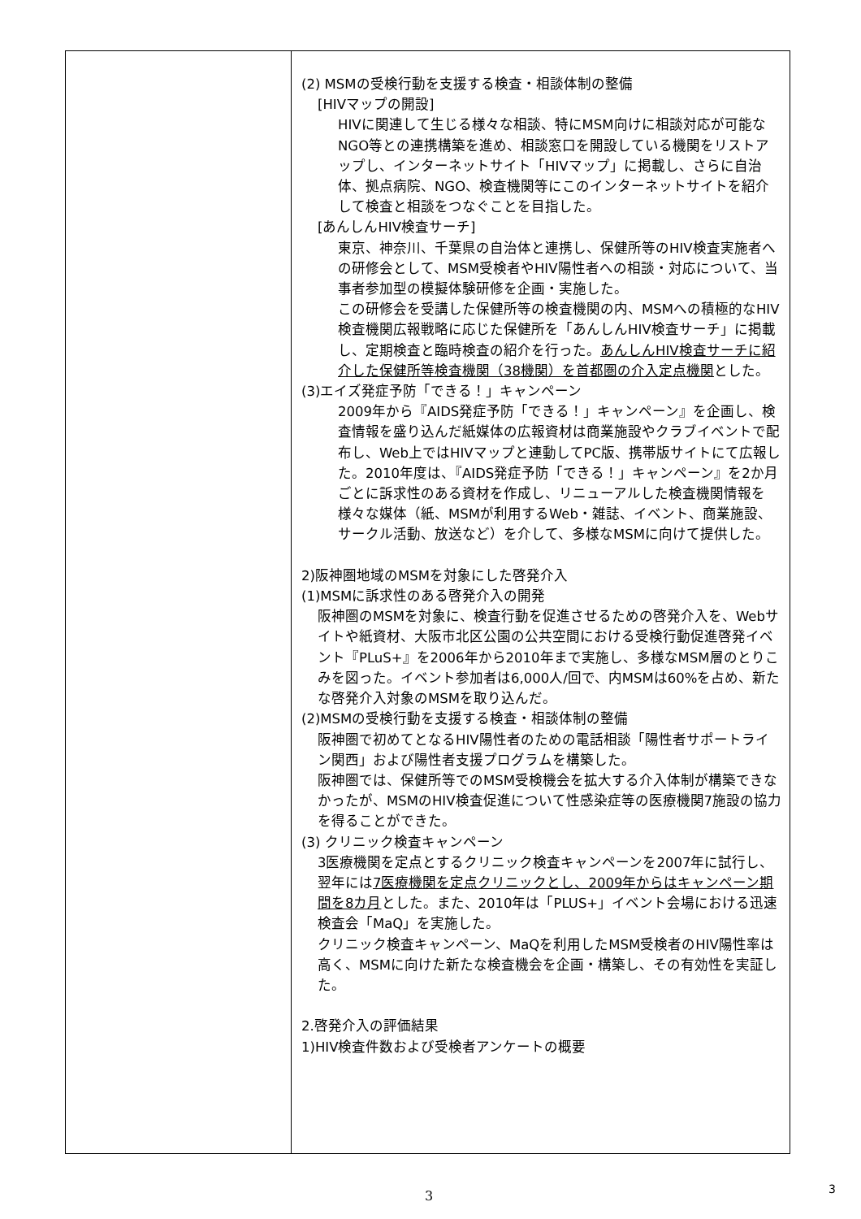| | (2) MSMの受検行動を支援する検査・相談体制の整備 [HIVマップの開設] HIVに関連して生じる様々な相談、特にMSM向けに相談対応が可能なNGO等との連携構築を進め、相談窓口を開設している機関をリストアップし、インターネットサイト「HIVマップ」に掲載し、さらに自治体、拠点病院、NGO、検査機関等にこのインターネットサイトを紹介して検査と相談をつなぐことを目指した。 [あんしんHIV検査サーチ] 東京、神奈川、千葉県の自治体と連携し、保健所等のHIV検査実施者への研修会として、MSM受検者やHIV陽性者への相談・対応について、当事者参加型の模擬体験研修を企画・実施した。 この研修会を受講した保健所等の検査機関の内、MSMへの積極的なHIV検査機関広報戦略に応じた保健所を「あんしんHIV検査サーチ」に掲載し、定期検査と臨時検査の紹介を行った。 あんしんHIV検査サーチに紹介した保健所等検査機関（38機関）を首都圏の介入定点機関 とした。 (3)エイズ発症予防「できる！」キャンペーン 2009年から『AIDS発症予防「できる！」キャンペーン』を企画し、検査情報を盛り込んだ紙媒体の広報資材は商業施設やクラブイベントで配布し、Web上ではHIVマップと連動してPC版、携帯版サイトにて広報した。2010年度は、『AIDS発症予防「できる！」キャンペーン』を2か月ごとに訴求性のある資材を作成し、リニューアルした検査機関情報を様々な媒体（紙、MSMが利用するWeb・雑誌、イベント、商業施設、サークル活動、放送など）を介して、多様なMSMに向けて提供した。 2)阪神圏地域のMSMを対象にした啓発介入 (1)MSMに訴求性のある啓発介入の開発 阪神圏のMSMを対象に、検査行動を促進させるための啓発介入を、Webサイトや紙資材、大阪市北区公園の公共空間における受検行動促進啓発イベント『PLuS+』を2006年から2010年まで実施し、多様なMSM層のとりこみを図った。イベント参加者は6,000人/回で、内MSMは60%を占め、新たな啓発介入対象のMSMを取り込んだ。 (2)MSMの受検行動を支援する検査・相談体制の整備 阪神圏で初めてとなるHIV陽性者のための電話相談「陽性者サポートライン関西」および陽性者支援プログラムを構築した。 阪神圏では、保健所等でのMSM受検機会を拡大する介入体制が構築できなかったが、MSMのHIV検査促進について性感染症等の医療機関7施設の協力を得ることができた。 (3) クリニック検査キャンペーン 3医療機関を定点とするクリニック検査キャンペーンを2007年に試行し、翌年には 7医療機関を定点クリニックとし、2009年からはキャンペーン期間を8カ月 とした。また、2010年は「PLUS+」イベント会場における迅速検査会「MaQ」を実施した。 クリニック検査キャンペーン、MaQを利用したMSM受検者のHIV陽性率は高く、MSMに向けた新たな検査機会を企画・構築し、その有効性を実証した。 2.啓発介入の評価結果 1)HIV検査件数および受検者アンケートの概要 |
3 3